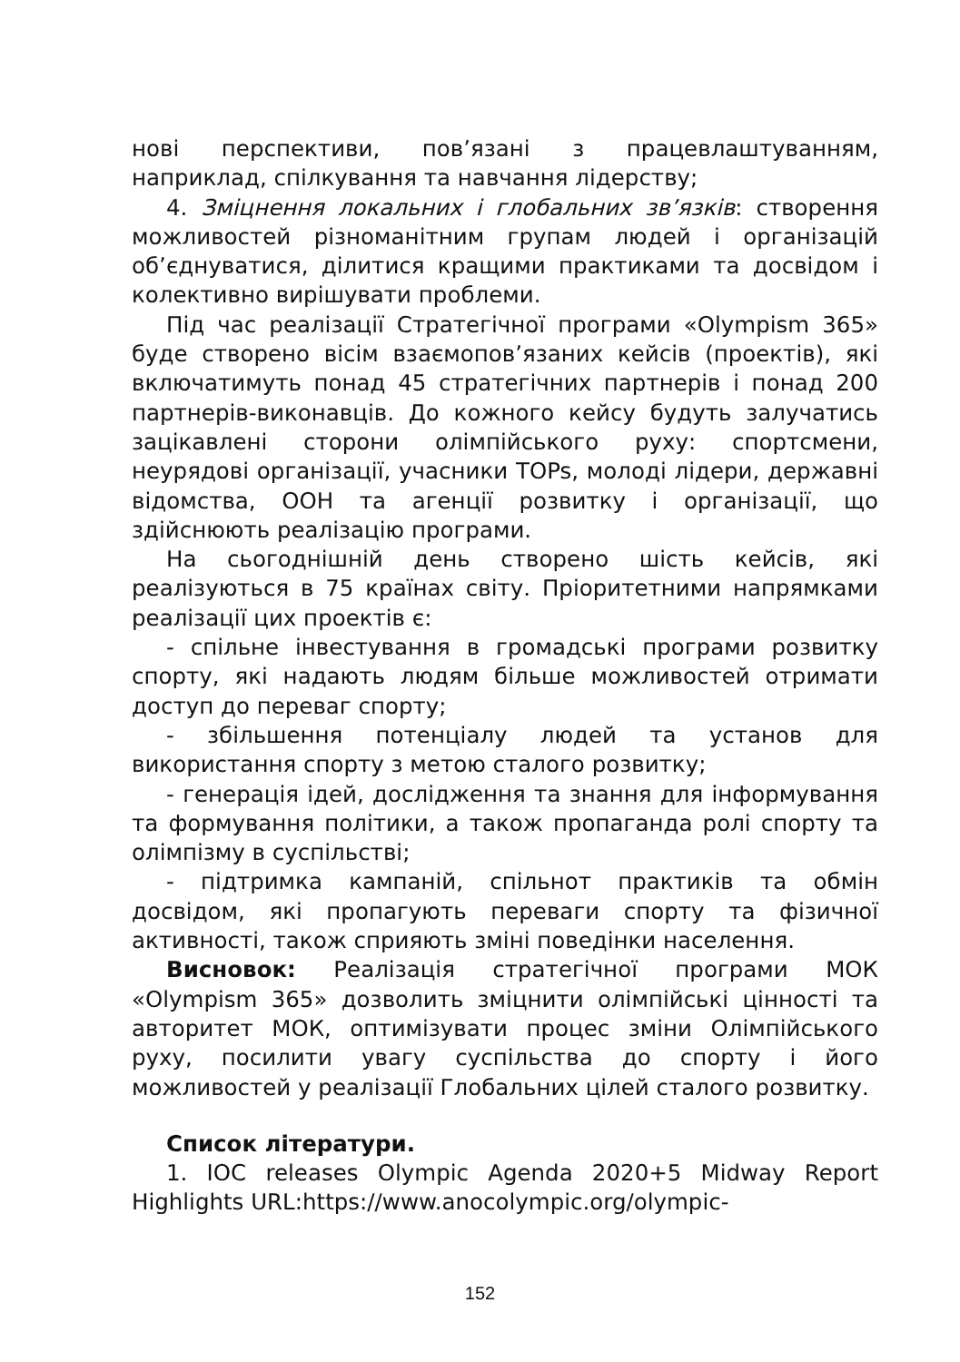нові перспективи, пов’язані з працевлаштуванням, наприклад, спілкування та навчання лідерству;
4. Зміцнення локальних і глобальних зв’язків: створення можливостей різноманітним групам людей і організацій об’єднуватися, ділитися кращими практиками та досвідом і колективно вирішувати проблеми.
Під час реалізації Стратегічної програми «Olympism 365» буде створено вісім взаємопов’язаних кейсів (проектів), які включатимуть понад 45 стратегічних партнерів і понад 200 партнерів-виконавців. До кожного кейсу будуть залучатись зацікавлені сторони олімпійського руху: спортсмени, неурядові організації, учасники TOPs, молоді лідери, державні відомства, ООН та агенції розвитку і організації, що здійснюють реалізацію програми.
На сьогоднішній день створено шість кейсів, які реалізуються в 75 країнах світу. Пріоритетними напрямками реалізації цих проектів є:
- спільне інвестування в громадські програми розвитку спорту, які надають людям більше можливостей отримати доступ до переваг спорту;
- збільшення потенціалу людей та установ для використання спорту з метою сталого розвитку;
- генерація ідей, дослідження та знання для інформування та формування політики, а також пропаганда ролі спорту та олімпізму в суспільстві;
- підтримка кампаній, спільнот практиків та обмін досвідом, які пропагують переваги спорту та фізичної активності, також сприяють зміні поведінки населення.
Висновок: Реалізація стратегічної програми МОК «Olympism 365» дозволить зміцнити олімпійські цінності та авторитет МОК, оптимізувати процес зміни Олімпійського руху, посилити увагу суспільства до спорту і його можливостей у реалізації Глобальних цілей сталого розвитку.
Список літератури.
1. IOC releases Olympic Agenda 2020+5 Midway Report Highlights URL:https://www.anocolympic.org/olympic-
152